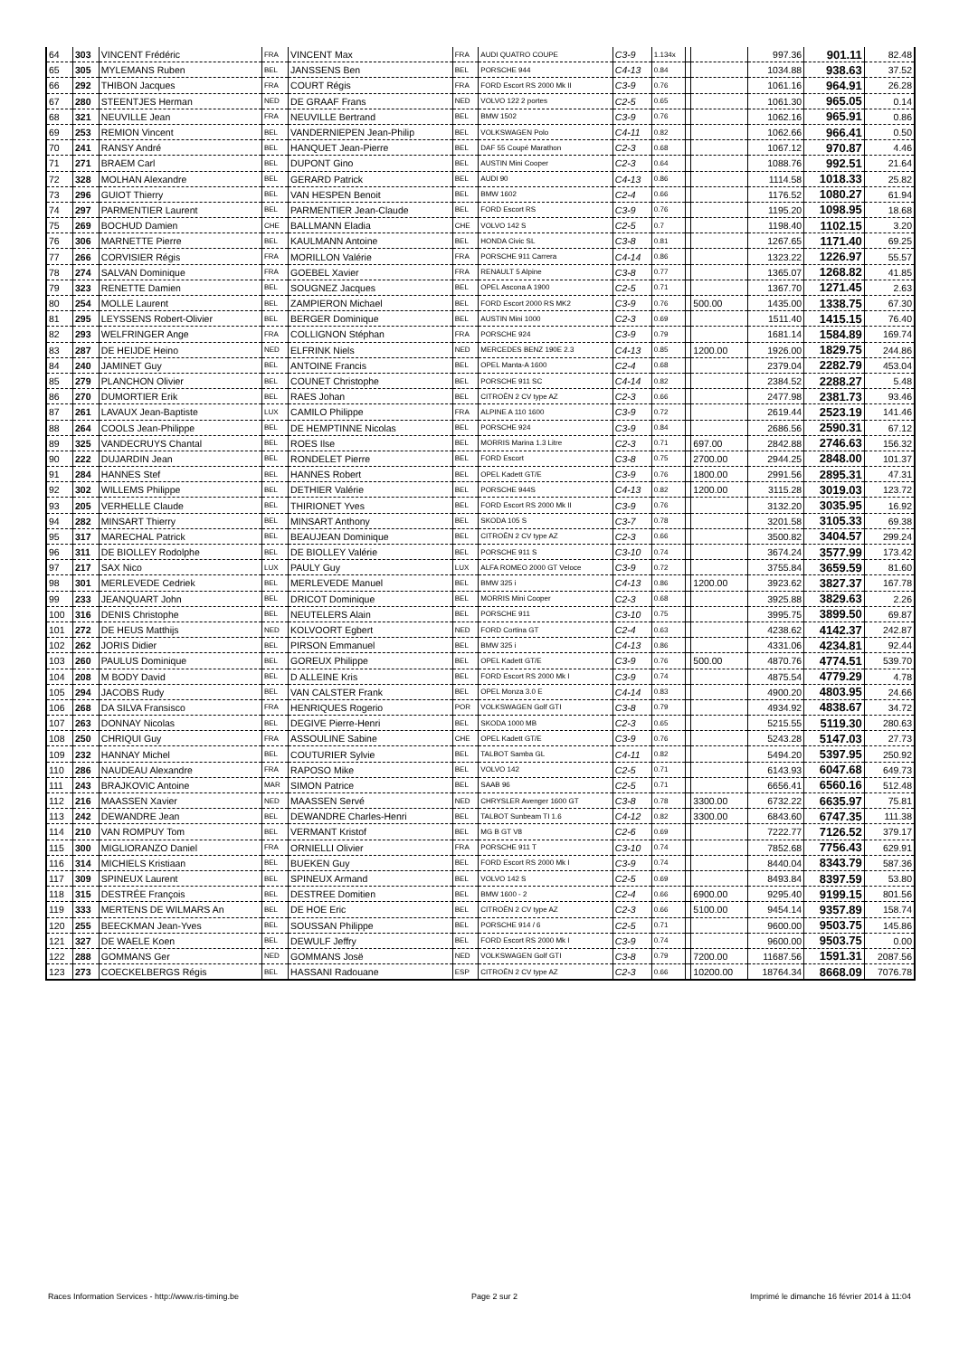| 64 | 303 | VINCENT Frédéric | FRA | VINCENT Max | FRA | AUDI QUATRO COUPE | C3-9 | 1.134x | | | 997.36 | 901.11 | 82.48 |
| 65 | 305 | MYLEMANS Ruben | BEL | JANSSENS Ben | BEL | PORSCHE 944 | C4-13 | 0.84 | | | 1034.88 | 938.63 | 37.52 |
| 66 | 292 | THIBON Jacques | FRA | COURT Régis | FRA | FORD Escort RS 2000 Mk II | C3-9 | 0.76 | | | 1061.16 | 964.91 | 26.28 |
| 67 | 280 | STEENTJES Herman | NED | DE GRAAF Frans | NED | VOLVO 122 2 portes | C2-5 | 0.65 | | | 1061.30 | 965.05 | 0.14 |
| 68 | 321 | NEUVILLE Jean | FRA | NEUVILLE Bertrand | BEL | BMW 1502 | C3-9 | 0.76 | | | 1062.16 | 965.91 | 0.86 |
| 69 | 253 | REMION Vincent | BEL | VANDERNIEPEN Jean-Philip | BEL | VOLKSWAGEN Polo | C4-11 | 0.82 | | | 1062.66 | 966.41 | 0.50 |
| 70 | 241 | RANSY André | BEL | HANQUET Jean-Pierre | BEL | DAF 55 Coupé Marathon | C2-3 | 0.68 | | | 1067.12 | 970.87 | 4.46 |
| 71 | 271 | BRAEM Carl | BEL | DUPONT Gino | BEL | AUSTIN Mini Cooper | C2-3 | 0.64 | | | 1088.76 | 992.51 | 21.64 |
| 72 | 328 | MOLHAN Alexandre | BEL | GERARD Patrick | BEL | AUDI 90 | C4-13 | 0.86 | | | 1114.58 | 1018.33 | 25.82 |
| 73 | 296 | GUIOT Thierry | BEL | VAN HESPEN Benoit | BEL | BMW 1602 | C2-4 | 0.66 | | | 1176.52 | 1080.27 | 61.94 |
| 74 | 297 | PARMENTIER Laurent | BEL | PARMENTIER Jean-Claude | BEL | FORD Escort RS | C3-9 | 0.76 | | | 1195.20 | 1098.95 | 18.68 |
| 75 | 269 | BOCHUD Damien | CHE | BALLMANN Eladia | CHE | VOLVO 142 S | C2-5 | 0.7 | | | 1198.40 | 1102.15 | 3.20 |
| 76 | 306 | MARNETTE Pierre | BEL | KAULMANN Antoine | BEL | HONDA Civic SL | C3-8 | 0.81 | | | 1267.65 | 1171.40 | 69.25 |
| 77 | 266 | CORVISIER Régis | FRA | MORILLON Valérie | FRA | PORSCHE 911 Carrera | C4-14 | 0.86 | | | 1323.22 | 1226.97 | 55.57 |
| 78 | 274 | SALVAN Dominique | FRA | GOEBEL Xavier | FRA | RENAULT 5 Alpine | C3-8 | 0.77 | | | 1365.07 | 1268.82 | 41.85 |
| 79 | 323 | RENETTE Damien | BEL | SOUGNEZ Jacques | BEL | OPEL Ascona A 1900 | C2-5 | 0.71 | | | 1367.70 | 1271.45 | 2.63 |
| 80 | 254 | MOLLE Laurent | BEL | ZAMPIERON Michael | BEL | FORD Escort 2000 RS MK2 | C3-9 | 0.76 | | 500.00 | 1435.00 | 1338.75 | 67.30 |
| 81 | 295 | LEYSSENS Robert-Olivier | BEL | BERGER Dominique | BEL | AUSTIN Mini 1000 | C2-3 | 0.69 | | | 1511.40 | 1415.15 | 76.40 |
| 82 | 293 | WELFRINGER Ange | FRA | COLLIGNON Stéphan | FRA | PORSCHE 924 | C3-9 | 0.79 | | | 1681.14 | 1584.89 | 169.74 |
| 83 | 287 | DE HEIJDE Heino | NED | ELFRINK Niels | NED | MERCEDES BENZ 190E 2.3 | C4-13 | 0.85 | | 1200.00 | 1926.00 | 1829.75 | 244.86 |
| 84 | 240 | JAMINET Guy | BEL | ANTOINE Francis | BEL | OPEL Manta-A 1600 | C2-4 | 0.68 | | | 2379.04 | 2282.79 | 453.04 |
| 85 | 279 | PLANCHON Olivier | BEL | COUNET Christophe | BEL | PORSCHE 911 SC | C4-14 | 0.82 | | | 2384.52 | 2288.27 | 5.48 |
| 86 | 270 | DUMORTIER Erik | BEL | RAES Johan | BEL | CITROËN 2 CV type AZ | C2-3 | 0.66 | | | 2477.98 | 2381.73 | 93.46 |
| 87 | 261 | LAVAUX Jean-Baptiste | LUX | CAMILO Philippe | FRA | ALPINE A 110 1600 | C3-9 | 0.72 | | | 2619.44 | 2523.19 | 141.46 |
| 88 | 264 | COOLS Jean-Philippe | BEL | DE HEMPTINNE Nicolas | BEL | PORSCHE 924 | C3-9 | 0.84 | | | 2686.56 | 2590.31 | 67.12 |
| 89 | 325 | VANDECRUYS Chantal | BEL | ROES Ilse | BEL | MORRIS Marina 1.3 Litre | C2-3 | 0.71 | | 697.00 | 2842.88 | 2746.63 | 156.32 |
| 90 | 222 | DUJARDIN Jean | BEL | RONDELET Pierre | BEL | FORD Escort | C3-8 | 0.75 | | 2700.00 | 2944.25 | 2848.00 | 101.37 |
| 91 | 284 | HANNES Stef | BEL | HANNES Robert | BEL | OPEL Kadett GT/E | C3-9 | 0.76 | | 1800.00 | 2991.56 | 2895.31 | 47.31 |
| 92 | 302 | WILLEMS Philippe | BEL | DETHIER Valérie | BEL | PORSCHE 944S | C4-13 | 0.82 | | 1200.00 | 3115.28 | 3019.03 | 123.72 |
| 93 | 205 | VERHELLE Claude | BEL | THIRIONET Yves | BEL | FORD Escort RS 2000 Mk II | C3-9 | 0.76 | | | 3132.20 | 3035.95 | 16.92 |
| 94 | 282 | MINSART Thierry | BEL | MINSART Anthony | BEL | SKODA 105 S | C3-7 | 0.78 | | | 3201.58 | 3105.33 | 69.38 |
| 95 | 317 | MARECHAL Patrick | BEL | BEAUJEAN Dominique | BEL | CITROËN 2 CV type AZ | C2-3 | 0.66 | | | 3500.82 | 3404.57 | 299.24 |
| 96 | 311 | DE BIOLLEY Rodolphe | BEL | DE BIOLLEY Valérie | BEL | PORSCHE 911 S | C3-10 | 0.74 | | | 3674.24 | 3577.99 | 173.42 |
| 97 | 217 | SAX Nico | LUX | PAULY Guy | LUX | ALFA ROMEO 2000 GT Veloce | C3-9 | 0.72 | | | 3755.84 | 3659.59 | 81.60 |
| 98 | 301 | MERLEVEDE Cedriek | BEL | MERLEVEDE Manuel | BEL | BMW 325 i | C4-13 | 0.86 | | 1200.00 | 3923.62 | 3827.37 | 167.78 |
| 99 | 233 | JEANQUART John | BEL | DRICOT Dominique | BEL | MORRIS Mini Cooper | C2-3 | 0.68 | | | 3925.88 | 3829.63 | 2.26 |
| 100 | 316 | DENIS Christophe | BEL | NEUTELERS Alain | BEL | PORSCHE 911 | C3-10 | 0.75 | | | 3995.75 | 3899.50 | 69.87 |
| 101 | 272 | DE HEUS Matthijs | NED | KOLVOORT Egbert | NED | FORD Cortina GT | C2-4 | 0.63 | | | 4238.62 | 4142.37 | 242.87 |
| 102 | 262 | JORIS Didier | BEL | PIRSON Emmanuel | BEL | BMW 325 i | C4-13 | 0.86 | | | 4331.06 | 4234.81 | 92.44 |
| 103 | 260 | PAULUS Dominique | BEL | GOREUX Philippe | BEL | OPEL Kadett GT/E | C3-9 | 0.76 | | 500.00 | 4870.76 | 4774.51 | 539.70 |
| 104 | 208 | M BODY David | BEL | D ALLEINE Kris | BEL | FORD Escort RS 2000 Mk I | C3-9 | 0.74 | | | 4875.54 | 4779.29 | 4.78 |
| 105 | 294 | JACOBS Rudy | BEL | VAN CALSTER Frank | BEL | OPEL Monza 3.0 E | C4-14 | 0.83 | | | 4900.20 | 4803.95 | 24.66 |
| 106 | 268 | DA SILVA Fransisco | FRA | HENRIQUES Rogerio | POR | VOLKSWAGEN Golf GTI | C3-8 | 0.79 | | | 4934.92 | 4838.67 | 34.72 |
| 107 | 263 | DONNAY Nicolas | BEL | DEGIVE Pierre-Henri | BEL | SKODA 1000 MB | C2-3 | 0.65 | | | 5215.55 | 5119.30 | 280.63 |
| 108 | 250 | CHRIQUI Guy | FRA | ASSOULINE Sabine | CHE | OPEL Kadett GT/E | C3-9 | 0.76 | | | 5243.28 | 5147.03 | 27.73 |
| 109 | 232 | HANNAY Michel | BEL | COUTURIER Sylvie | BEL | TALBOT Samba GL | C4-11 | 0.82 | | | 5494.20 | 5397.95 | 250.92 |
| 110 | 286 | NAUDEAU Alexandre | FRA | RAPOSO Mike | BEL | VOLVO 142 | C2-5 | 0.71 | | | 6143.93 | 6047.68 | 649.73 |
| 111 | 243 | BRAJKOVIC Antoine | MAR | SIMON Patrice | BEL | SAAB 96 | C2-5 | 0.71 | | | 6656.41 | 6560.16 | 512.48 |
| 112 | 216 | MAASSEN Xavier | NED | MAASSEN Servé | NED | CHRYSLER Avenger 1600 GT | C3-8 | 0.78 | | 3300.00 | 6732.22 | 6635.97 | 75.81 |
| 113 | 242 | DEWANDRE Jean | BEL | DEWANDRE Charles-Henri | BEL | TALBOT Sunbeam TI 1.6 | C4-12 | 0.82 | | 3300.00 | 6843.60 | 6747.35 | 111.38 |
| 114 | 210 | VAN ROMPUY Tom | BEL | VERMANT Kristof | BEL | MG B GT V8 | C2-6 | 0.69 | | | 7222.77 | 7126.52 | 379.17 |
| 115 | 300 | MIGLIORANZO Daniel | FRA | ORNIELLI Olivier | FRA | PORSCHE 911 T | C3-10 | 0.74 | | | 7852.68 | 7756.43 | 629.91 |
| 116 | 314 | MICHIELS Kristiaan | BEL | BUEKEN Guy | BEL | FORD Escort RS 2000 Mk I | C3-9 | 0.74 | | | 8440.04 | 8343.79 | 587.36 |
| 117 | 309 | SPINEUX Laurent | BEL | SPINEUX Armand | BEL | VOLVO 142 S | C2-5 | 0.69 | | | 8493.84 | 8397.59 | 53.80 |
| 118 | 315 | DESTRÉE François | BEL | DESTREE Domitien | BEL | BMW 1600 - 2 | C2-4 | 0.66 | | 6900.00 | 9295.40 | 9199.15 | 801.56 |
| 119 | 333 | MERTENS DE WILMARS An | BEL | DE HOE Eric | BEL | CITROËN 2 CV type AZ | C2-3 | 0.66 | | 5100.00 | 9454.14 | 9357.89 | 158.74 |
| 120 | 255 | BEECKMAN Jean-Yves | BEL | SOUSSAN Philippe | BEL | PORSCHE 914 / 6 | C2-5 | 0.71 | | | 9600.00 | 9503.75 | 145.86 |
| 121 | 327 | DE WAELE Koen | BEL | DEWULF Jeffry | BEL | FORD Escort RS 2000 Mk I | C3-9 | 0.74 | | | 9600.00 | 9503.75 | 0.00 |
| 122 | 288 | GOMMANS Ger | NED | GOMMANS Josë | NED | VOLKSWAGEN Golf GTI | C3-8 | 0.79 | | 7200.00 | 11687.56 | 1591.31 | 2087.56 |
| 123 | 273 | COECKELBERGS Régis | BEL | HASSANI Radouane | ESP | CITROËN 2 CV type AZ | C2-3 | 0.66 | | 10200.00 | 18764.34 | 8668.09 | 7076.78 |
Races Information Services - http://www.ris-timing.be Page 2 sur 2 Imprimé le dimanche 16 février 2014 à 11:04